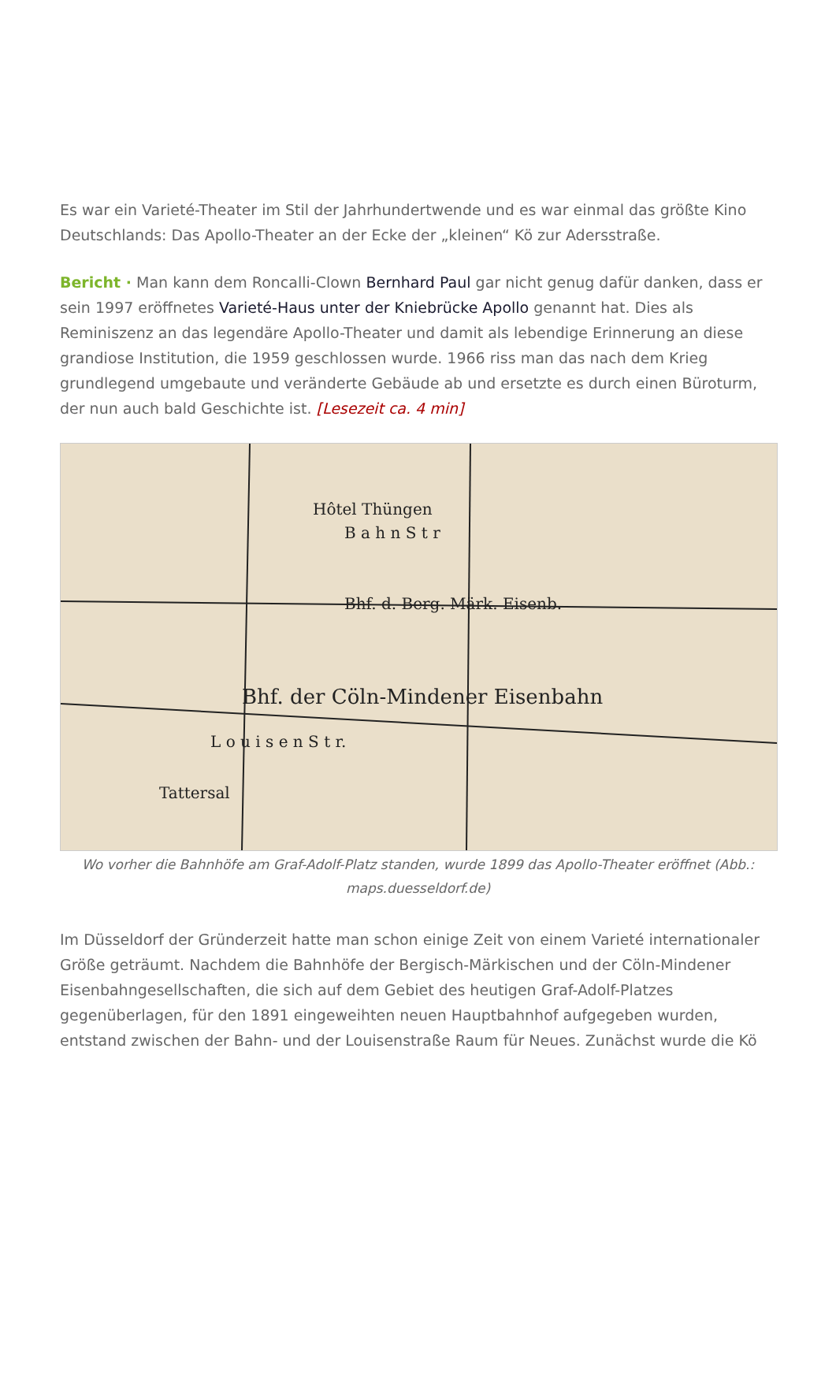Es war ein Varieté-Theater im Stil der Jahrhundertwende und es war einmal das größte Kino Deutschlands: Das Apollo-Theater an der Ecke der „kleinen“ Kö zur Adersstraße.
Bericht · Man kann dem Roncalli-Clown Bernhard Paul gar nicht genug dafür danken, dass er sein 1997 eröffnetes Varieté-Haus unter der Kniebrücke Apollo genannt hat. Dies als Reminiszenz an das legendäre Apollo-Theater und damit als lebendige Erinnerung an diese grandiose Institution, die 1959 geschlossen wurde. 1966 riss man das nach dem Krieg grundlegend umgebaute und veränderte Gebäude ab und ersetzte es durch einen Büroturm, der nun auch bald Geschichte ist. [Lesezeit ca. 4 min]
Hôtel Thüngen
B a h n S t r
Bhf. d. Berg. Märk. Eisenb.
Bhf. der Cöln-Mindener Eisenbahn
L o u i s e n S t r.
Tattersal
Wo vorher die Bahnhöfe am Graf-Adolf-Platz standen, wurde 1899 das Apollo-Theater eröffnet (Abb.: maps.duesseldorf.de)
Im Düsseldorf der Gründerzeit hatte man schon einige Zeit von einem Varieté internationaler Größe geträumt. Nachdem die Bahnhöfe der Bergisch-Märkischen und der Cöln-Mindener Eisenbahngesellschaften, die sich auf dem Gebiet des heutigen Graf-Adolf-Platzes gegenüberlagen, für den 1891 eingeweihten neuen Hauptbahnhof aufgegeben wurden, entstand zwischen der Bahn- und der Louisenstraße Raum für Neues. Zunächst wurde die Kö